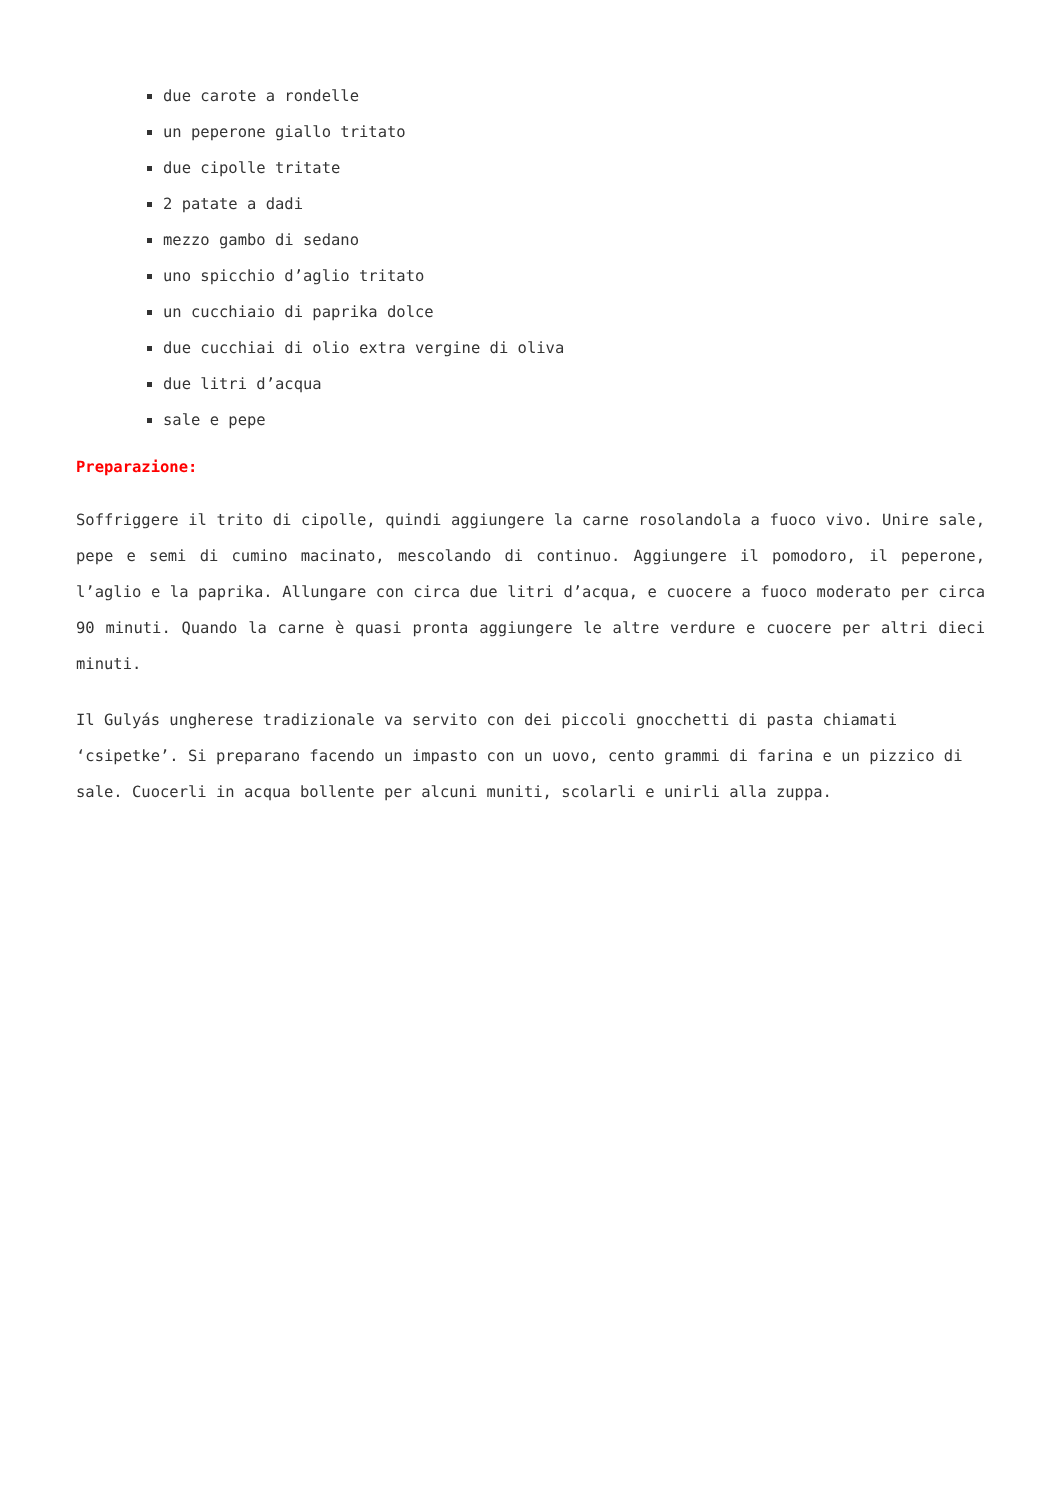due carote a rondelle
un peperone giallo tritato
due cipolle tritate
2 patate a dadi
mezzo gambo di sedano
uno spicchio d’aglio tritato
un cucchiaio di paprika dolce
due cucchiai di olio extra vergine di oliva
due litri d’acqua
sale e pepe
Preparazione:
Soffriggere il trito di cipolle, quindi aggiungere la carne rosolandola a fuoco vivo. Unire sale, pepe e semi di cumino macinato, mescolando di continuo. Aggiungere il pomodoro, il peperone, l’aglio e la paprika. Allungare con circa due litri d’acqua, e cuocere a fuoco moderato per circa 90 minuti. Quando la carne è quasi pronta aggiungere le altre verdure e cuocere per altri dieci minuti.
Il Gulyás ungherese tradizionale va servito con dei piccoli gnocchetti di pasta chiamati ‘csipetke’. Si preparano facendo un impasto con un uovo, cento grammi di farina e un pizzico di sale. Cuocerli in acqua bollente per alcuni muniti, scolarli e unirli alla zuppa.